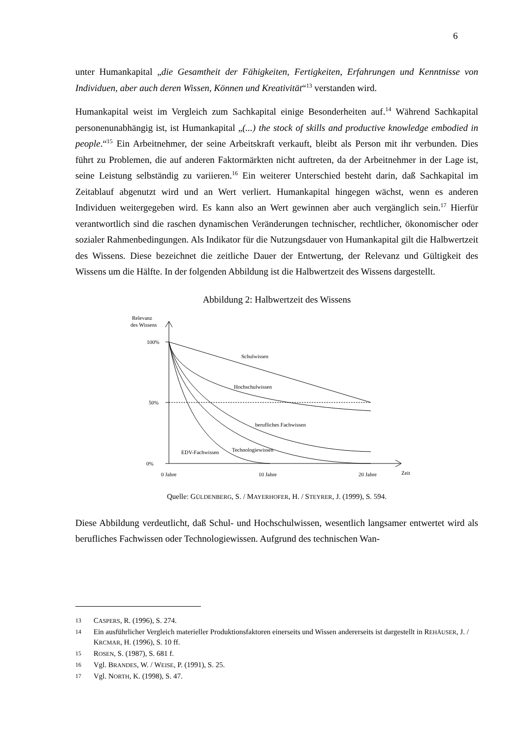6
unter Humankapital „die Gesamtheit der Fähigkeiten, Fertigkeiten, Erfahrungen und Kenntnisse von Individuen, aber auch deren Wissen, Können und Kreativität“<sup>13</sup> verstanden wird.
Humankapital weist im Vergleich zum Sachkapital einige Besonderheiten auf.<sup>14</sup> Während Sachkapital personenunabhängig ist, ist Humankapital „(...) the stock of skills and productive knowledge embodied in people.“<sup>15</sup> Ein Arbeitnehmer, der seine Arbeitskraft verkauft, bleibt als Person mit ihr verbunden. Dies führt zu Problemen, die auf anderen Faktormärkten nicht auftreten, da der Arbeitnehmer in der Lage ist, seine Leistung selbständig zu variieren.<sup>16</sup> Ein weiterer Unterschied besteht darin, daß Sachkapital im Zeitablauf abgenutzt wird und an Wert verliert. Humankapital hingegen wächst, wenn es anderen Individuen weitergegeben wird. Es kann also an Wert gewinnen aber auch vergänglich sein.<sup>17</sup> Hierfür verantwortlich sind die raschen dynamischen Veränderungen technischer, rechtlicher, ökonomischer oder sozialer Rahmenbedingungen. Als Indikator für die Nutzungsdauer von Humankapital gilt die Halbwertzeit des Wissens. Diese bezeichnet die zeitliche Dauer der Entwertung, der Relevanz und Gültigkeit des Wissens um die Hälfte. In der folgenden Abbildung ist die Halbwertzeit des Wissens dargestellt.
Abbildung 2: Halbwertzeit des Wissens
Relevanz
des Wissens
100%
50%
0%
0 Jahre
10 Jahre
20 Jahre
Zeit
Schulwissen
Hochschulwissen
berufliches Fachwissen
Technologiewissen
EDV-Fachwissen
Quelle: GÜLDENBERG, S. / MAYERHOFER, H. / STEYRER, J. (1999), S. 594.
Diese Abbildung verdeutlicht, daß Schul- und Hochschulwissen, wesentlich langsamer entwertet wird als berufliches Fachwissen oder Technologiewissen. Aufgrund des technischen Wan-
13 CASPERS, R. (1996), S. 274.
14 Ein ausführlicher Vergleich materieller Produktionsfaktoren einerseits und Wissen andererseits ist dargestellt in REHÄUSER, J. / KRCMAR, H. (1996), S. 10 ff.
15 ROSEN, S. (1987), S. 681 f.
16 Vgl. BRANDES, W. / WEISE, P. (1991), S. 25.
17 Vgl. NORTH, K. (1998), S. 47.